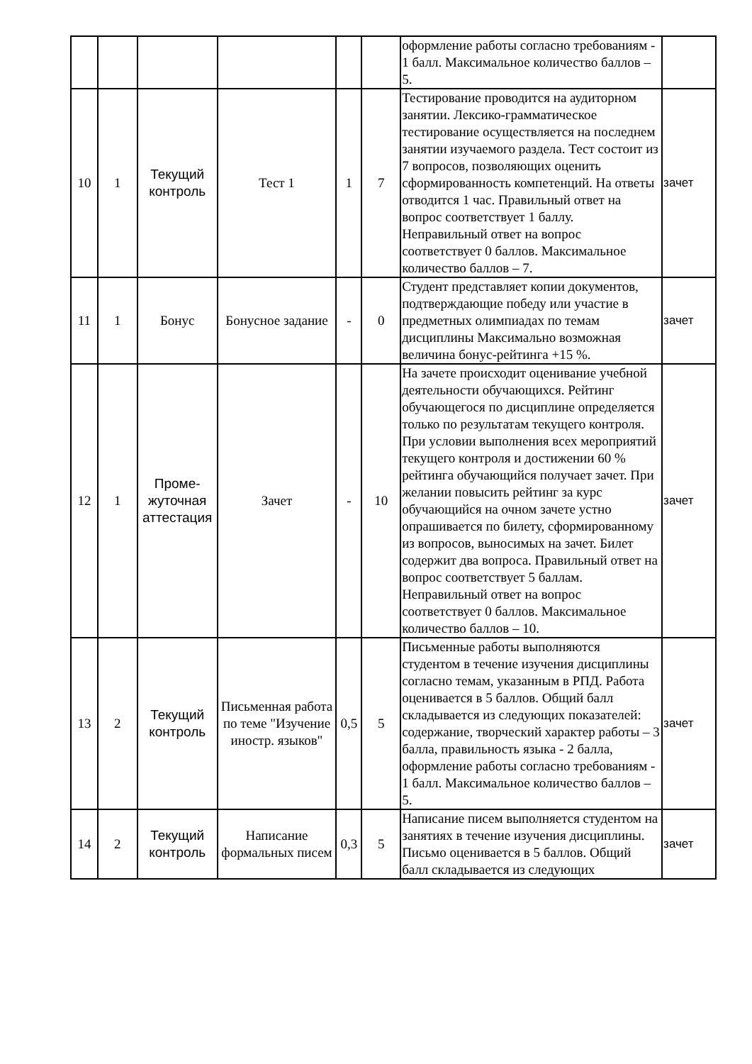| | | | | | | оформление работы согласно требованиям - 1 балл. Максимальное количество баллов – 5. | |
| 10 | 1 | Текущий контроль | Тест 1 | 1 | 7 | Тестирование проводится на аудиторном занятии. Лексико-грамматическое тестирование осуществляется на последнем занятии изучаемого раздела. Тест состоит из 7 вопросов, позволяющих оценить сформированность компетенций. На ответы отводится 1 час. Правильный ответ на вопрос соответствует 1 баллу. Неправильный ответ на вопрос соответствует 0 баллов. Максимальное количество баллов – 7. | зачет |
| 11 | 1 | Бонус | Бонусное задание | - | 0 | Студент представляет копии документов, подтверждающие победу или участие в предметных олимпиадах по темам дисциплины Максимально возможная величина бонус-рейтинга +15 %. | зачет |
| 12 | 1 | Проме-жуточная аттестация | Зачет | - | 10 | На зачете происходит оценивание учебной деятельности обучающихся. Рейтинг обучающегося по дисциплине определяется только по результатам текущего контроля. При условии выполнения всех мероприятий текущего контроля и достижении 60 % рейтинга обучающийся получает зачет. При желании повысить рейтинг за курс обучающийся на очном зачете устно опрашивается по билету, сформированному из вопросов, выносимых на зачет. Билет содержит два вопроса. Правильный ответ на вопрос соответствует 5 баллам. Неправильный ответ на вопрос соответствует 0 баллов. Максимальное количество баллов – 10. | зачет |
| 13 | 2 | Текущий контроль | Письменная работа по теме "Изучение иностр. языков" | 0,5 | 5 | Письменные работы выполняются студентом в течение изучения дисциплины согласно темам, указанным в РПД. Работа оценивается в 5 баллов. Общий балл складывается из следующих показателей: содержание, творческий характер работы – 3 балла, правильность языка - 2 балла, оформление работы согласно требованиям - 1 балл. Максимальное количество баллов – 5. | зачет |
| 14 | 2 | Текущий контроль | Написание формальных писем | 0,3 | 5 | Написание писем выполняется студентом на занятиях в течение изучения дисциплины. Письмо оценивается в 5 баллов. Общий балл складывается из следующих | зачет |